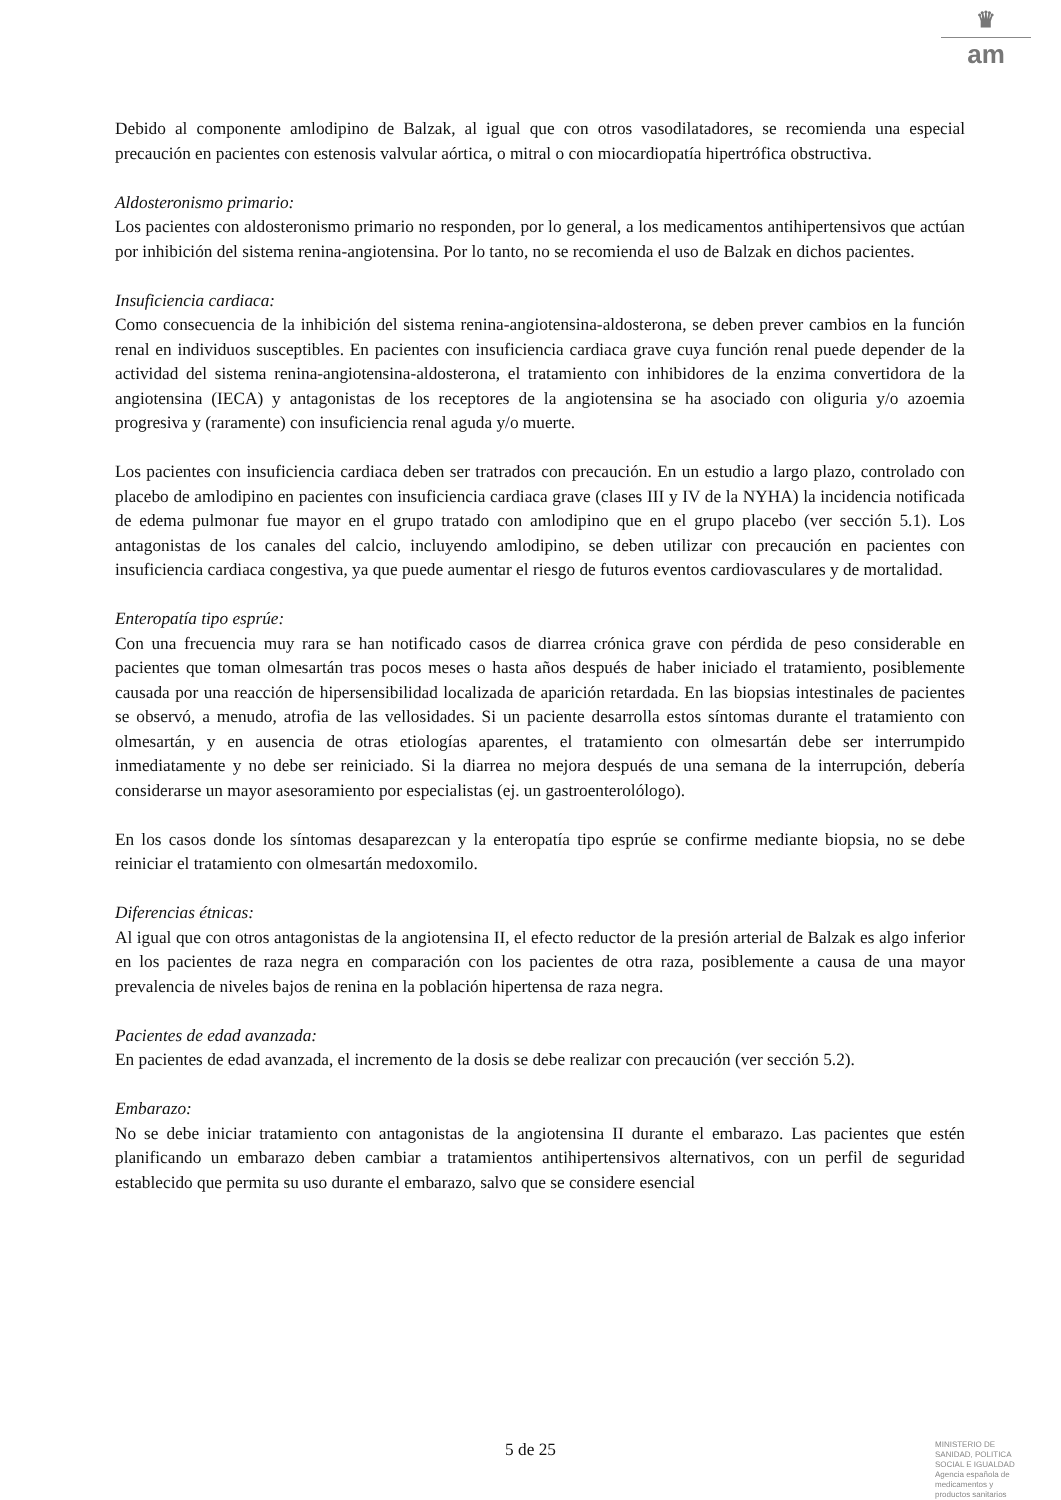♛
am
Debido al componente amlodipino de Balzak, al igual que con otros vasodilatadores, se recomienda una especial precaución en pacientes con estenosis valvular aórtica, o mitral o con miocardiopatía hipertrófica obstructiva.
Aldosteronismo primario:
Los pacientes con aldosteronismo primario no responden, por lo general, a los medicamentos antihipertensivos que actúan por inhibición del sistema renina-angiotensina. Por lo tanto, no se recomienda el uso de Balzak en dichos pacientes.
Insuficiencia cardiaca:
Como consecuencia de la inhibición del sistema renina-angiotensina-aldosterona, se deben prever cambios en la función renal en individuos susceptibles. En pacientes con insuficiencia cardiaca grave cuya función renal puede depender de la actividad del sistema renina-angiotensina-aldosterona, el tratamiento con inhibidores de la enzima convertidora de la angiotensina (IECA) y antagonistas de los receptores de la angiotensina se ha asociado con oliguria y/o azoemia progresiva y (raramente) con insuficiencia renal aguda y/o muerte.
Los pacientes con insuficiencia cardiaca deben ser tratrados con precaución. En un estudio a largo plazo, controlado con placebo de amlodipino en pacientes con insuficiencia cardiaca grave (clases III y IV de la NYHA) la incidencia notificada de edema pulmonar fue mayor en el grupo tratado con amlodipino que en el grupo placebo (ver sección 5.1). Los antagonistas de los canales del calcio, incluyendo amlodipino, se deben utilizar con precaución en pacientes con insuficiencia cardiaca congestiva, ya que puede aumentar el riesgo de futuros eventos cardiovasculares y de mortalidad.
Enteropatía tipo esprúe:
Con una frecuencia muy rara se han notificado casos de diarrea crónica grave con pérdida de peso considerable en pacientes que toman olmesartán tras pocos meses o hasta años después de haber iniciado el tratamiento, posiblemente causada por una reacción de hipersensibilidad localizada de aparición retardada. En las biopsias intestinales de pacientes se observó, a menudo, atrofia de las vellosidades. Si un paciente desarrolla estos síntomas durante el tratamiento con olmesartán, y en ausencia de otras etiologías aparentes, el tratamiento con olmesartán debe ser interrumpido inmediatamente y no debe ser reiniciado. Si la diarrea no mejora después de una semana de la interrupción, debería considerarse un mayor asesoramiento por especialistas (ej. un gastroenterolólogo).
En los casos donde los síntomas desaparezcan y la enteropatía tipo esprúe se confirme mediante biopsia, no se debe reiniciar el tratamiento con olmesartán medoxomilo.
Diferencias étnicas:
Al igual que con otros antagonistas de la angiotensina II, el efecto reductor de la presión arterial de Balzak es algo inferior en los pacientes de raza negra en comparación con los pacientes de otra raza, posiblemente a causa de una mayor prevalencia de niveles bajos de renina en la población hipertensa de raza negra.
Pacientes de edad avanzada:
En pacientes de edad avanzada, el incremento de la dosis se debe realizar con precaución (ver sección 5.2).
Embarazo:
No se debe iniciar tratamiento con antagonistas de la angiotensina II durante el embarazo. Las pacientes que estén planificando un embarazo deben cambiar a tratamientos antihipertensivos alternativos, con un perfil de seguridad establecido que permita su uso durante el embarazo, salvo que se considere esencial
5 de 25
MINISTERIO DE
SANIDAD, POLITICA
SOCIAL E IGUALDAD
Agencia española de
medicamentos y
productos sanitarios